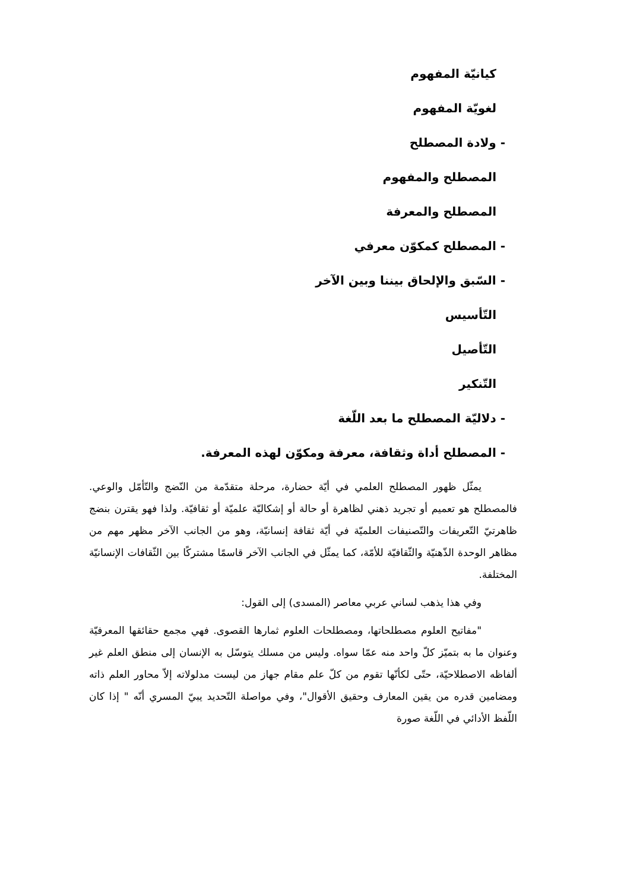كيانيّة المفهوم
لغويّة المفهوم
- ولادة المصطلح
المصطلح والمفهوم
المصطلح والمعرفة
- المصطلح كمكوّن معرفي
- السّبق والإلحاق بيننا وبين الآخر
التّأسيس
التّأصيل
التّنكير
- دلاليّة المصطلح ما بعد اللّغة
- المصطلح أداة وثقافة، معرفة ومكوّن لهذه المعرفة.
يمثّل ظهور المصطلح العلمي في أيّة حضارة، مرحلة متقدّمة من النّضج والتّأمّل والوعي. فالمصطلح هو تعميم أو تجريد ذهني لظاهرة أو حالة أو إشكاليّة علميّة أو ثقافيّة. ولذا فهو يقترن بنضج ظاهرتيّ التّعريفات والتّصنيفات العلميّة في أيّة ثقافة إنسانيّة، وهو من الجانب الآخر مظهر مهم من مظاهر الوحدة الذّهنيّة والثّقافيّة للأمّة، كما يمثّل في الجانب الآخر قاسمًا مشتركًا بين الثّقافات الإنسانيّة المختلفة.
وفي هذا يذهب لساني عربي معاصر (المسدى) إلى القول:
"مفاتيح العلوم مصطلحاتها، ومصطلحات العلوم ثمارها القصوى. فهي مجمع حقائقها المعرفيّة وعنوان ما به بتميّز كلّ واحد منه عمّا سواه. وليس من مسلك يتوسّل به الإنسان إلى منطق العلم غير ألفاظه الاصطلاحيّة، حتّى لكأنّها تقوم من كلّ علم مقام جهاز من ليست مدلولاته إلاّ محاور العلم ذاته ومضامين قدره من يقين المعارف وحقيق الأقوال"، وفي مواصلة التّحديد يبيّ المسري أنّه " إذا كان اللّفظ الأدائي في اللّغة صورة